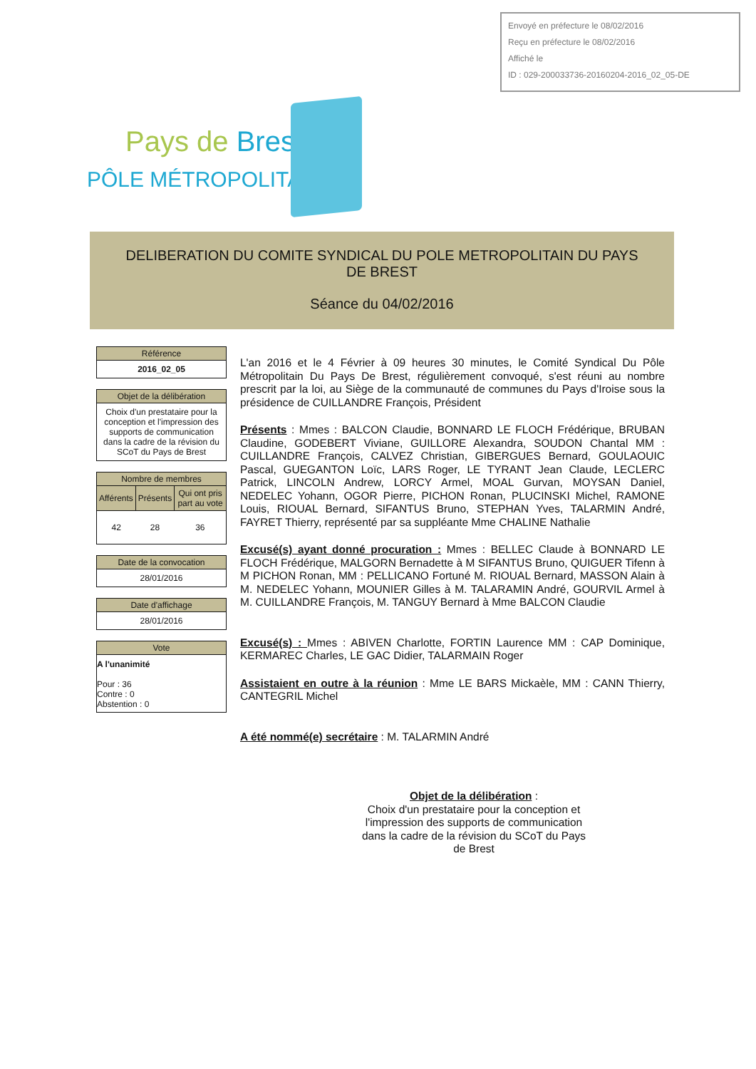Envoyé en préfecture le 08/02/2016
Reçu en préfecture le 08/02/2016
Affiché le
ID : 029-200033736-20160204-2016_02_05-DE
Pays de Brest
PÔLE MÉTROPOLITAIN
DELIBERATION DU COMITE SYNDICAL DU POLE METROPOLITAIN DU PAYS
DE BREST
Séance du 04/02/2016
Référence
2016_02_05
Objet de la délibération
Choix d'un prestataire pour la conception et l'impression des supports de communication dans la cadre de la révision du SCoT du Pays de Brest
Nombre de membres
| Afférents | Présents | Qui ont pris part au vote |
| --- | --- | --- |
| 42 | 28 | 36 |
Date de la convocation
28/01/2016
Date d'affichage
28/01/2016
Vote
A l'unanimité
Pour : 36
Contre : 0
Abstention : 0
L'an 2016 et le 4 Février à 09 heures 30 minutes, le Comité Syndical Du Pôle Métropolitain Du Pays De Brest, régulièrement convoqué, s'est réuni au nombre prescrit par la loi, au Siège de la communauté de communes du Pays d'Iroise sous la présidence de CUILLANDRE François, Président
Présents : Mmes : BALCON Claudie, BONNARD LE FLOCH Frédérique, BRUBAN Claudine, GODEBERT Viviane, GUILLORE Alexandra, SOUDON Chantal MM : CUILLANDRE François, CALVEZ Christian, GIBERGUES Bernard, GOULAOUIC Pascal, GUEGANTON Loïc, LARS Roger, LE TYRANT Jean Claude, LECLERC Patrick, LINCOLN Andrew, LORCY Armel, MOAL Gurvan, MOYSAN Daniel, NEDELEC Yohann, OGOR Pierre, PICHON Ronan, PLUCINSKI Michel, RAMONE Louis, RIOUAL Bernard, SIFANTUS Bruno, STEPHAN Yves, TALARMIN André, FAYRET Thierry, représenté par sa suppléante Mme CHALINE Nathalie
Excusé(s) ayant donné procuration : Mmes : BELLEC Claude à BONNARD LE FLOCH Frédérique, MALGORN Bernadette à M SIFANTUS Bruno, QUIGUER Tifenn à M PICHON Ronan, MM : PELLICANO Fortuné M. RIOUAL Bernard, MASSON Alain à M. NEDELEC Yohann, MOUNIER Gilles à M. TALARAMIN André, GOURVIL Armel à M. CUILLANDRE François, M. TANGUY Bernard à Mme BALCON Claudie
Excusé(s) : Mmes : ABIVEN Charlotte, FORTIN Laurence MM : CAP Dominique, KERMAREC Charles, LE GAC Didier, TALARMAIN Roger
Assistaient en outre à la réunion : Mme LE BARS Mickaèle, MM : CANN Thierry, CANTEGRIL Michel
A été nommé(e) secrétaire : M. TALARMIN André
Objet de la délibération :
Choix d'un prestataire pour la conception et l'impression des supports de communication dans la cadre de la révision du SCoT du Pays de Brest